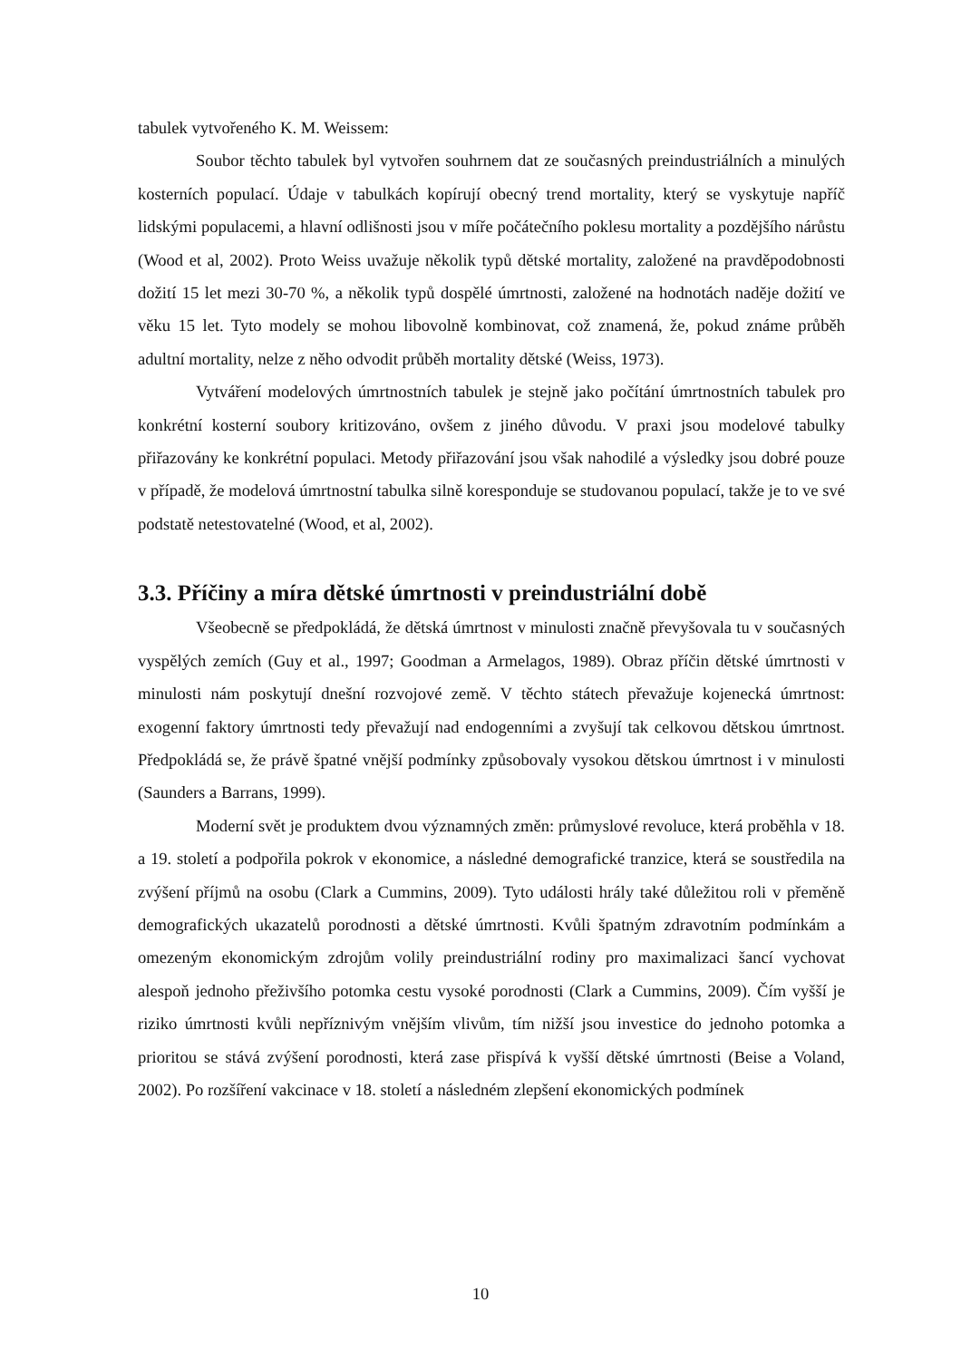tabulek vytvořeného K. M. Weissem:
Soubor těchto tabulek byl vytvořen souhrnem dat ze současných preindustriálních a minulých kosterních populací. Údaje v tabulkách kopírují obecný trend mortality, který se vyskytuje napříč lidskými populacemi, a hlavní odlišnosti jsou v míře počátečního poklesu mortality a pozdějšího nárůstu (Wood et al, 2002). Proto Weiss uvažuje několik typů dětské mortality, založené na pravděpodobnosti dožití 15 let mezi 30-70 %, a několik typů dospělé úmrtnosti, založené na hodnotách naděje dožití ve věku 15 let. Tyto modely se mohou libovolně kombinovat, což znamená, že, pokud známe průběh adultní mortality, nelze z něho odvodit průběh mortality dětské (Weiss, 1973).
Vytváření modelových úmrtnostních tabulek je stejně jako počítání úmrtnostních tabulek pro konkrétní kosterní soubory kritizováno, ovšem z jiného důvodu. V praxi jsou modelové tabulky přiřazovány ke konkrétní populaci. Metody přiřazování jsou však nahodilé a výsledky jsou dobré pouze v případě, že modelová úmrtnostní tabulka silně koresponduje se studovanou populací, takže je to ve své podstatě netestovatelné (Wood, et al, 2002).
3.3. Příčiny a míra dětské úmrtnosti v preindustriální době
Všeobecně se předpokládá, že dětská úmrtnost v minulosti značně převyšovala tu v současných vyspělých zemích (Guy et al., 1997; Goodman a Armelagos, 1989). Obraz příčin dětské úmrtnosti v minulosti nám poskytují dnešní rozvojové země. V těchto státech převažuje kojenecká úmrtnost: exogenní faktory úmrtnosti tedy převažují nad endogenními a zvyšují tak celkovou dětskou úmrtnost. Předpokládá se, že právě špatné vnější podmínky způsobovaly vysokou dětskou úmrtnost i v minulosti (Saunders a Barrans, 1999).
Moderní svět je produktem dvou významných změn: průmyslové revoluce, která proběhla v 18. a 19. století a podpořila pokrok v ekonomice, a následné demografické tranzice, která se soustředila na zvýšení příjmů na osobu (Clark a Cummins, 2009). Tyto události hrály také důležitou roli v přeměně demografických ukazatelů porodnosti a dětské úmrtnosti. Kvůli špatným zdravotním podmínkám a omezeným ekonomickým zdrojům volily preindustriální rodiny pro maximalizaci šancí vychovat alespoň jednoho přeživšího potomka cestu vysoké porodnosti (Clark a Cummins, 2009). Čím vyšší je riziko úmrtnosti kvůli nepříznivým vnějším vlivům, tím nižší jsou investice do jednoho potomka a prioritou se stává zvýšení porodnosti, která zase přispívá k vyšší dětské úmrtnosti (Beise a Voland, 2002). Po rozšíření vakcinace v 18. století a následném zlepšení ekonomických podmínek
10